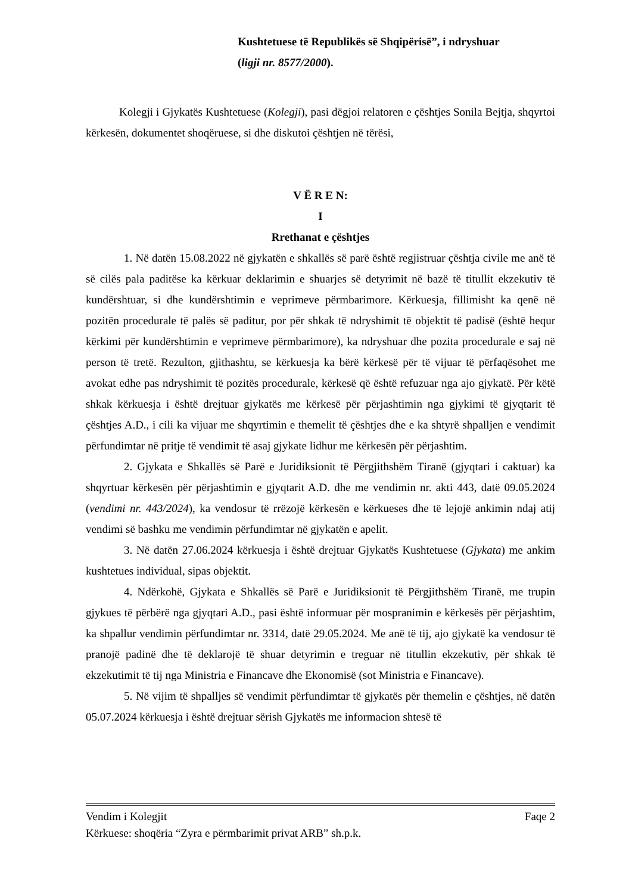Kushtetuese të Republikës së Shqipërisë”, i ndryshuar
(ligji nr. 8577/2000).
Kolegji i Gjykatës Kushtetuese (Kolegji), pasi dëgjoi relatoren e çështjes Sonila Bejtja, shqyrtoi kërkesën, dokumentet shoqëruese, si dhe diskutoi çështjen në tërësi,
V Ë R E N:
I
Rrethanat e çështjes
1. Në datën 15.08.2022 në gjykatën e shkallës së parë është regjistruar çështja civile me anë të së cilës pala paditëse ka kërkuar deklarimin e shuarjes së detyrimit në bazë të titullit ekzekutiv të kundërshtuar, si dhe kundërshtimin e veprimeve përmbarimore. Kërkuesja, fillimisht ka qenë në pozitën procedurale të palës së paditur, por për shkak të ndryshimit të objektit të padisë (është hequr kërkimi për kundërshtimin e veprimeve përmbarimore), ka ndryshuar dhe pozita procedurale e saj në person të tretë. Rezulton, gjithashtu, se kërkuesja ka bërë kërkesë për të vijuar të përfaqësohet me avokat edhe pas ndryshimit të pozitës procedurale, kërkesë që është refuzuar nga ajo gjykatë. Për këtë shkak kërkuesja i është drejtuar gjykatës me kërkesë për përjashtimin nga gjykimi të gjyqtarit të çështjes A.D., i cili ka vijuar me shqyrtimin e themelit të çështjes dhe e ka shtyrë shpalljen e vendimit përfundimtar në pritje të vendimit të asaj gjykate lidhur me kërkesën për përjashtim.
2. Gjykata e Shkallës së Parë e Juridiksionit të Përgjithshëm Tiranë (gjyqtari i caktuar) ka shqyrtuar kërkesën për përjashtimin e gjyqtarit A.D. dhe me vendimin nr. akti 443, datë 09.05.2024 (vendimi nr. 443/2024), ka vendosur të rrëzojë kërkesën e kërkueses dhe të lejojë ankimin ndaj atij vendimi së bashku me vendimin përfundimtar në gjykatën e apelit.
3. Në datën 27.06.2024 kërkuesja i është drejtuar Gjykatës Kushtetuese (Gjykata) me ankim kushtetues individual, sipas objektit.
4. Ndërkohë, Gjykata e Shkallës së Parë e Juridiksionit të Përgjithshëm Tiranë, me trupin gjykues të përbërë nga gjyqtari A.D., pasi është informuar për mospranimin e kërkesës për përjashtim, ka shpallur vendimin përfundimtar nr. 3314, datë 29.05.2024. Me anë të tij, ajo gjykatë ka vendosur të pranojë padinë dhe të deklarojë të shuar detyrimin e treguar në titullin ekzekutiv, për shkak të ekzekutimit të tij nga Ministria e Financave dhe Ekonomisë (sot Ministria e Financave).
5. Në vijim të shpalljes së vendimit përfundimtar të gjykatës për themelin e çështjes, në datën 05.07.2024 kërkuesja i është drejtuar sërish Gjykatës me informacion shtesë të
Vendim i Kolegjit Faqe 2
Kërkuese: shoqëria “Zyra e përmbarimit privat ARB” sh.p.k.